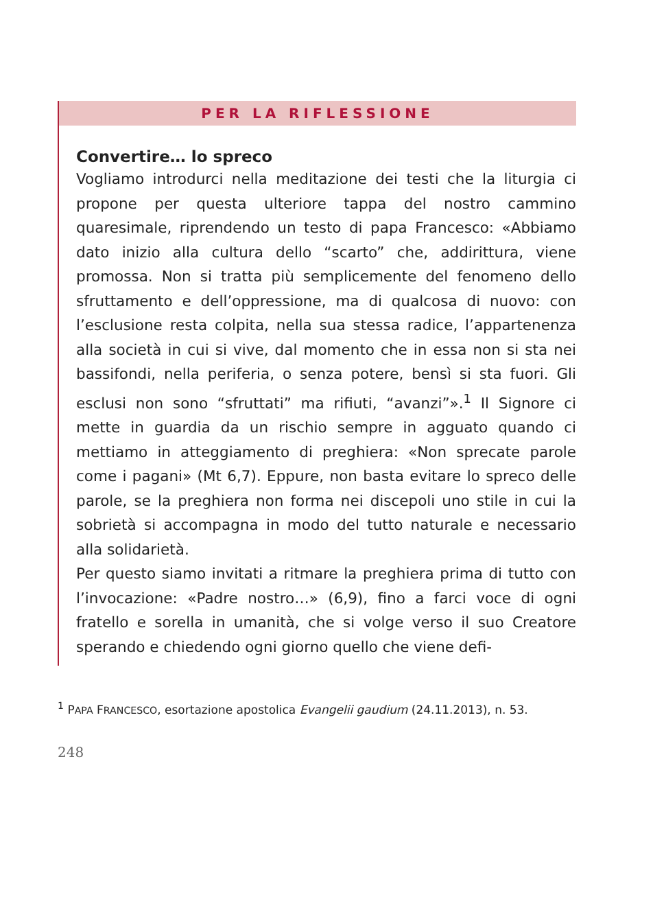PER LA RIFLESSIONE
Convertire… lo spreco
Vogliamo introdurci nella meditazione dei testi che la liturgia ci propone per questa ulteriore tappa del nostro cammino quaresimale, riprendendo un testo di papa Francesco: «Abbiamo dato inizio alla cultura dello “scarto” che, addirittura, viene promossa. Non si tratta più semplicemente del fenomeno dello sfruttamento e dell’oppressione, ma di qualcosa di nuovo: con l’esclusione resta colpita, nella sua stessa radice, l’appartenenza alla società in cui si vive, dal momento che in essa non si sta nei bassifondi, nella periferia, o senza potere, bensì si sta fuori. Gli esclusi non sono “sfruttati” ma rifiuti, “avanzi”».<sup>1</sup> Il Signore ci mette in guardia da un rischio sempre in agguato quando ci mettiamo in atteggiamento di preghiera: «Non sprecate parole come i pagani» (Mt 6,7). Eppure, non basta evitare lo spreco delle parole, se la preghiera non forma nei discepoli uno stile in cui la sobrietà si accompagna in modo del tutto naturale e necessario alla solidarietà.
Per questo siamo invitati a ritmare la preghiera prima di tutto con l’invocazione: «Padre nostro…» (6,9), fino a farci voce di ogni fratello e sorella in umanità, che si volge verso il suo Creatore sperando e chiedendo ogni giorno quello che viene defi-
<sup>1</sup> PAPA FRANCESCO, esortazione apostolica Evangelii gaudium (24.11.2013), n. 53.
248